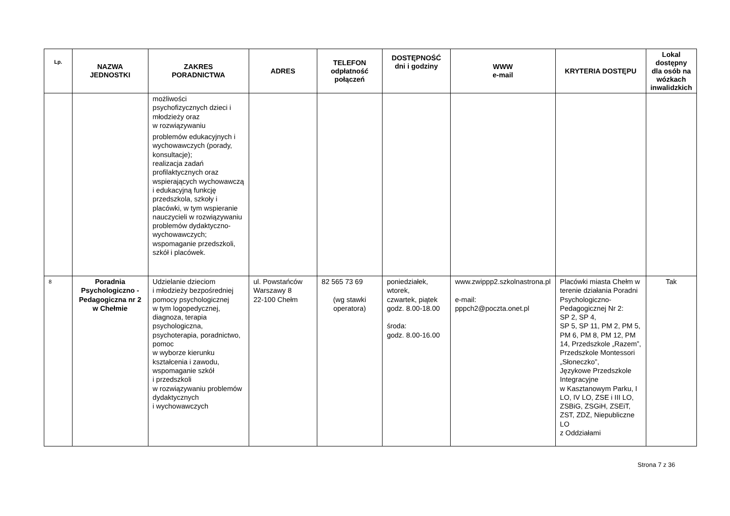| Lp. | NAZWA JEDNOSTKI | ZAKRES PORADNICTWA | ADRES | TELEFON odpłatność połączeń | DOSTĘPNOŚĆ dni i godziny | WWW e-mail | KRYTERIA DOSTĘPU | Lokal dostępny dla osób na wózkach inwalidzkich |
| --- | --- | --- | --- | --- | --- | --- | --- | --- |
| | | możliwości psychofizycznych dzieci i młodzieży oraz w rozwiązywaniu problemów edukacyjnych i wychowawczych (porady, konsultacje); realizacja zadań profilaktycznych oraz wspierających wychowawczą i edukacyjną funkcję przedszkola, szkoły i placówki, w tym wspieranie nauczycieli w rozwiązywaniu problemów dydaktyczno-wychowawczych; wspomaganie przedszkoli, szkół i placówek. | | | | | | |
| 8 | Poradnia Psychologiczno - Pedagogiczna nr 2 w Chełmie | Udzielanie dzieciom i młodzieży bezpośredniej pomocy psychologicznej w tym logopedycznej, diagnoza, terapia psychologiczna, psychoterapia, poradnictwo, pomoc w wyborze kierunku kształcenia i zawodu, wspomaganie szkół i przedszkoli w rozwiązywaniu problemów dydaktycznych i wychowawczych | ul. Powstańców Warszawy 8 22-100 Chełm | 82 565 73 69 (wg stawki operatora) | poniedziałek, wtorek, czwartek, piątek godz. 8.00-18.00 środa: godz. 8.00-16.00 | www.zwippp2.szkolnastrona.pl e-mail: pppch2@poczta.onet.pl | Placówki miasta Chełm w terenie działania Poradni Psychologiczno-Pedagogicznej Nr 2: SP 2, SP 4, SP 5, SP 11, PM 2, PM 5, PM 6, PM 8, PM 12, PM 14, Przedszkole „Razem”, Przedszkole Montessori „Słoneczko”, Językowe Przedszkole Integracyjne w Kasztanowym Parku, I LO, IV LO, ZSE i III LO, ZSBiG, ZSGiH, ZSEiT, ZST, ZDZ, Niepubliczne LO z Oddziałami | Tak |
Strona 7 z 36